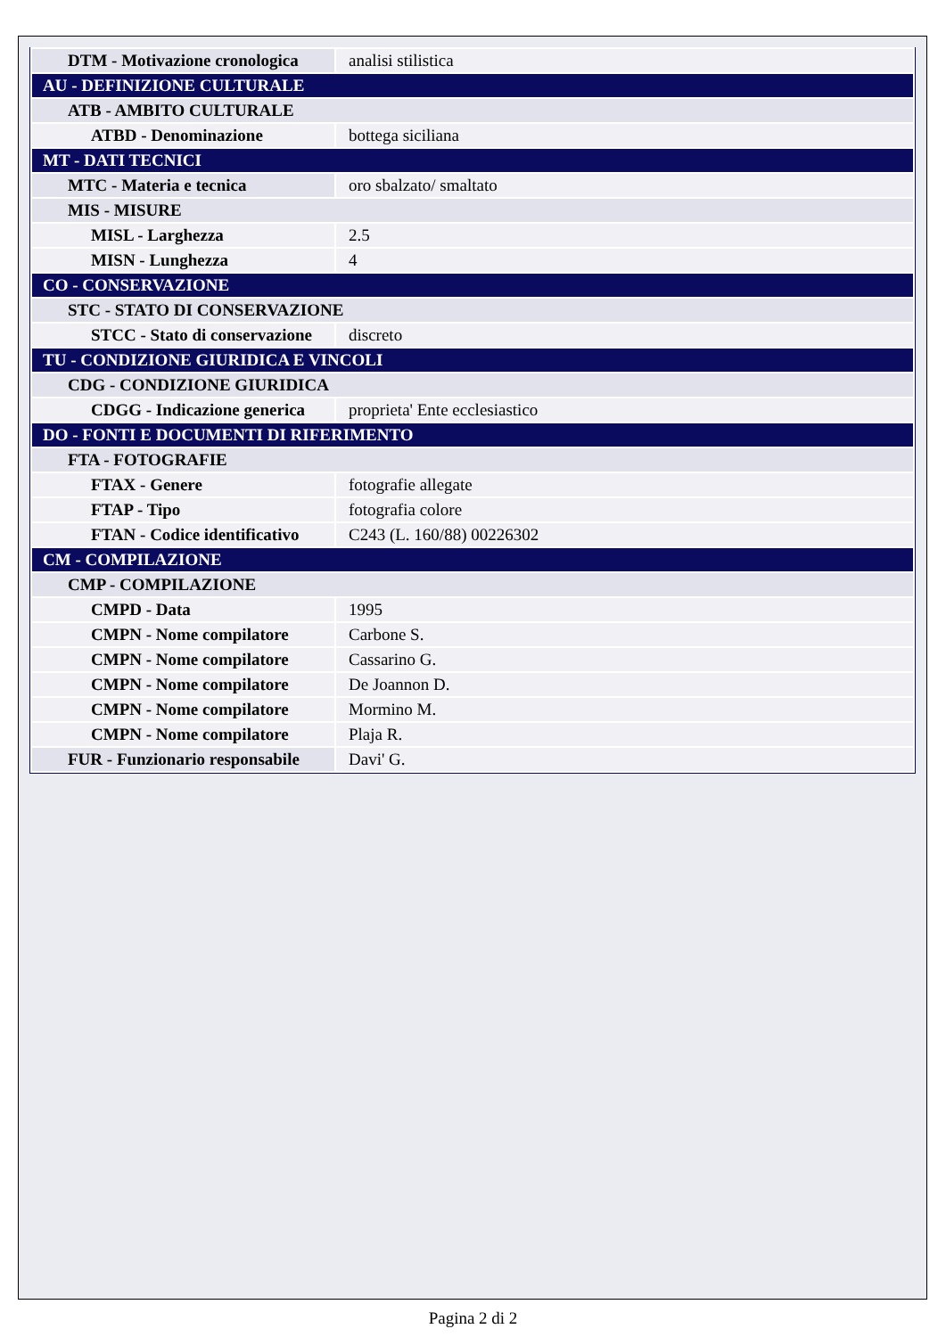| DTM - Motivazione cronologica | analisi stilistica |
| AU - DEFINIZIONE CULTURALE | |
| ATB - AMBITO CULTURALE | |
| ATBD - Denominazione | bottega siciliana |
| MT - DATI TECNICI | |
| MTC - Materia e tecnica | oro sbalzato/ smaltato |
| MIS - MISURE | |
| MISL - Larghezza | 2.5 |
| MISN - Lunghezza | 4 |
| CO - CONSERVAZIONE | |
| STC - STATO DI CONSERVAZIONE | |
| STCC - Stato di conservazione | discreto |
| TU - CONDIZIONE GIURIDICA E VINCOLI | |
| CDG - CONDIZIONE GIURIDICA | |
| CDGG - Indicazione generica | proprieta' Ente ecclesiastico |
| DO - FONTI E DOCUMENTI DI RIFERIMENTO | |
| FTA - FOTOGRAFIE | |
| FTAX - Genere | fotografie allegate |
| FTAP - Tipo | fotografia colore |
| FTAN - Codice identificativo | C243 (L. 160/88) 00226302 |
| CM - COMPILAZIONE | |
| CMP - COMPILAZIONE | |
| CMPD - Data | 1995 |
| CMPN - Nome compilatore | Carbone S. |
| CMPN - Nome compilatore | Cassarino G. |
| CMPN - Nome compilatore | De Joannon D. |
| CMPN - Nome compilatore | Mormino M. |
| CMPN - Nome compilatore | Plaja R. |
| FUR - Funzionario responsabile | Davi' G. |
Pagina 2 di 2